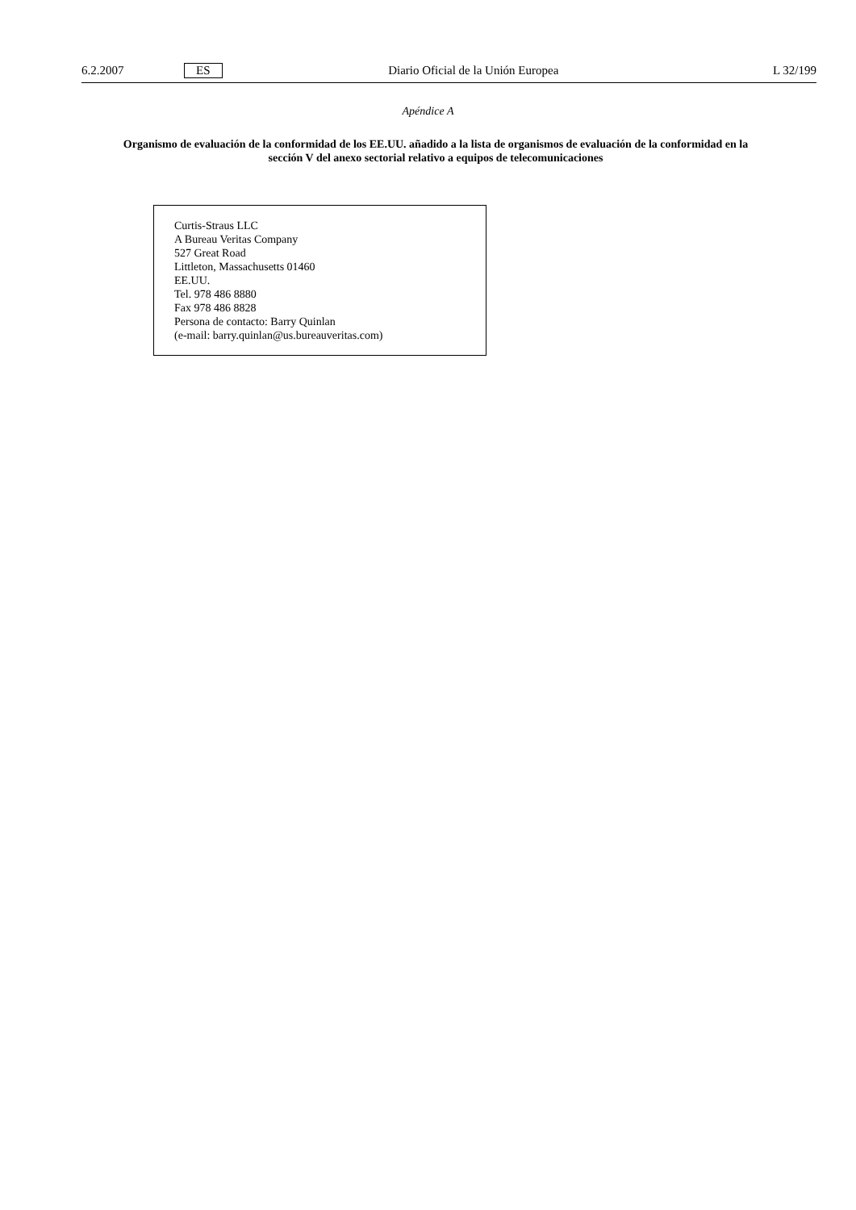6.2.2007 ES Diario Oficial de la Unión Europea L 32/199
Apéndice A
Organismo de evaluación de la conformidad de los EE.UU. añadido a la lista de organismos de evaluación de la conformidad en la sección V del anexo sectorial relativo a equipos de telecomunicaciones
Curtis-Straus LLC
A Bureau Veritas Company
527 Great Road
Littleton, Massachusetts 01460
EE.UU.
Tel. 978 486 8880
Fax 978 486 8828
Persona de contacto: Barry Quinlan
(e-mail: barry.quinlan@us.bureauveritas.com)